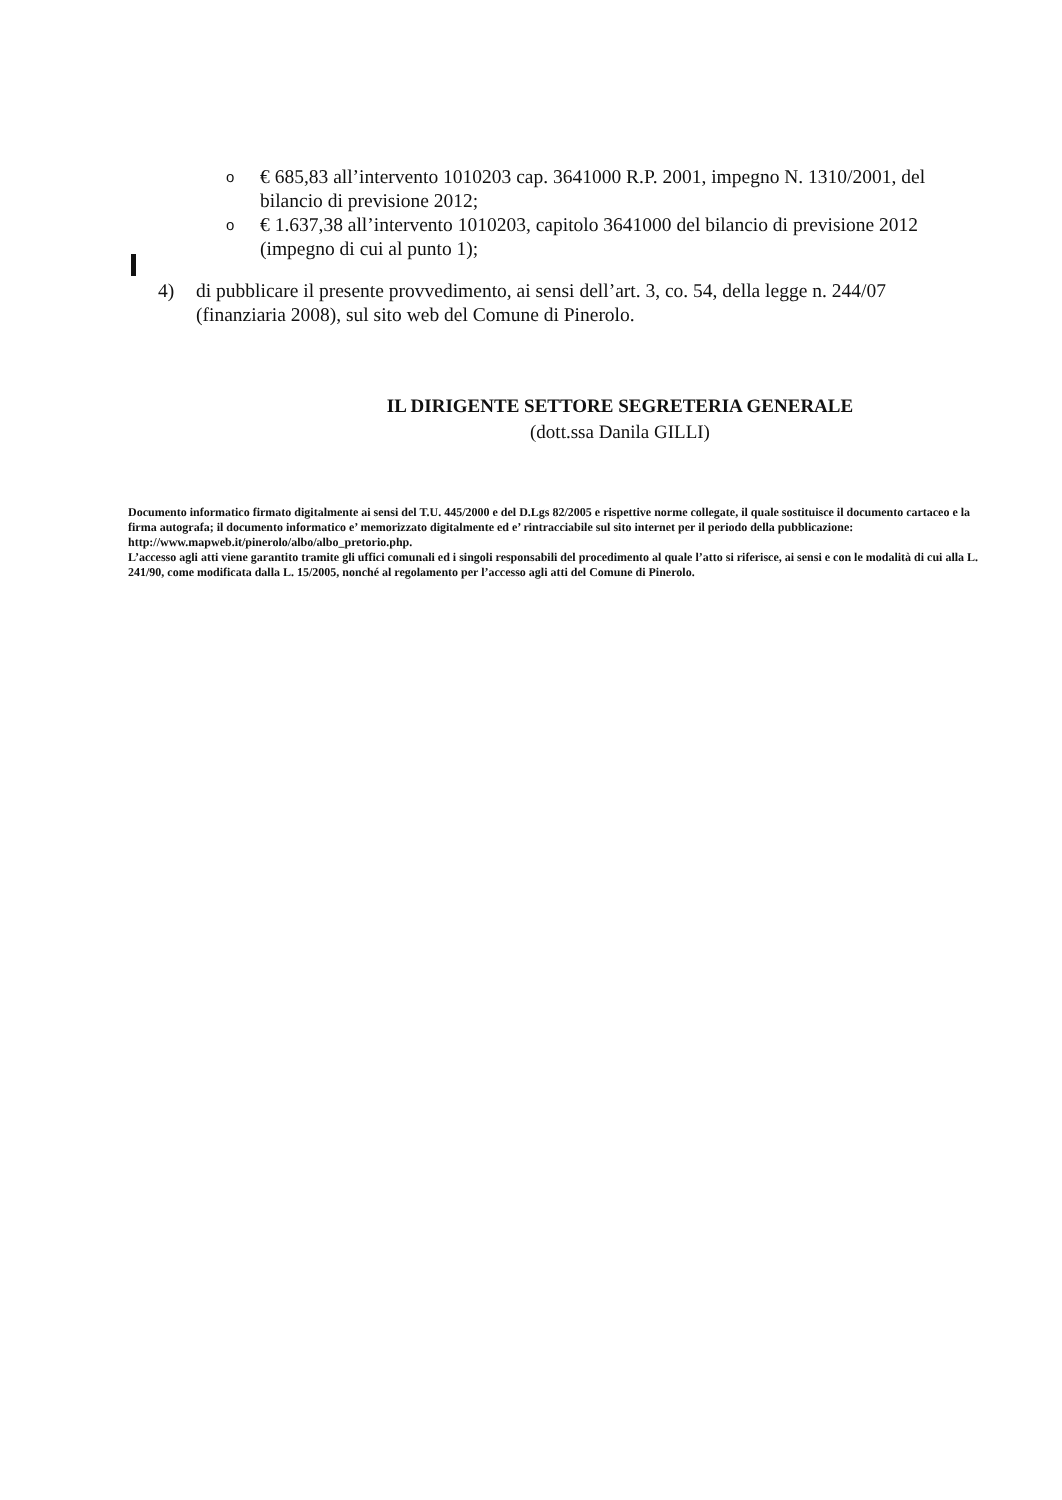o € 685,83 all’intervento 1010203 cap. 3641000 R.P. 2001, impegno N. 1310/2001, del bilancio di previsione 2012;
o € 1.637,38 all’intervento 1010203, capitolo 3641000 del bilancio di previsione 2012 (impegno di cui al punto 1);
4) di pubblicare il presente provvedimento, ai sensi dell’art. 3, co. 54, della legge n. 244/07 (finanziaria 2008), sul sito web del Comune di Pinerolo.
IL DIRIGENTE SETTORE SEGRETERIA GENERALE
(dott.ssa Danila GILLI)
Documento informatico firmato digitalmente ai sensi del T.U. 445/2000 e del D.Lgs 82/2005 e rispettive norme collegate, il quale sostituisce il documento cartaceo e la firma autografa; il documento informatico e’ memorizzato digitalmente ed e’ rintracciabile sul sito internet per il periodo della pubblicazione: http://www.mapweb.it/pinerolo/albo/albo_pretorio.php.
L’accesso agli atti viene garantito tramite gli uffici comunali ed i singoli responsabili del procedimento al quale l’atto si riferisce, ai sensi e con le modalità di cui alla L. 241/90, come modificata dalla L. 15/2005, nonché al regolamento per l’accesso agli atti del Comune di Pinerolo.